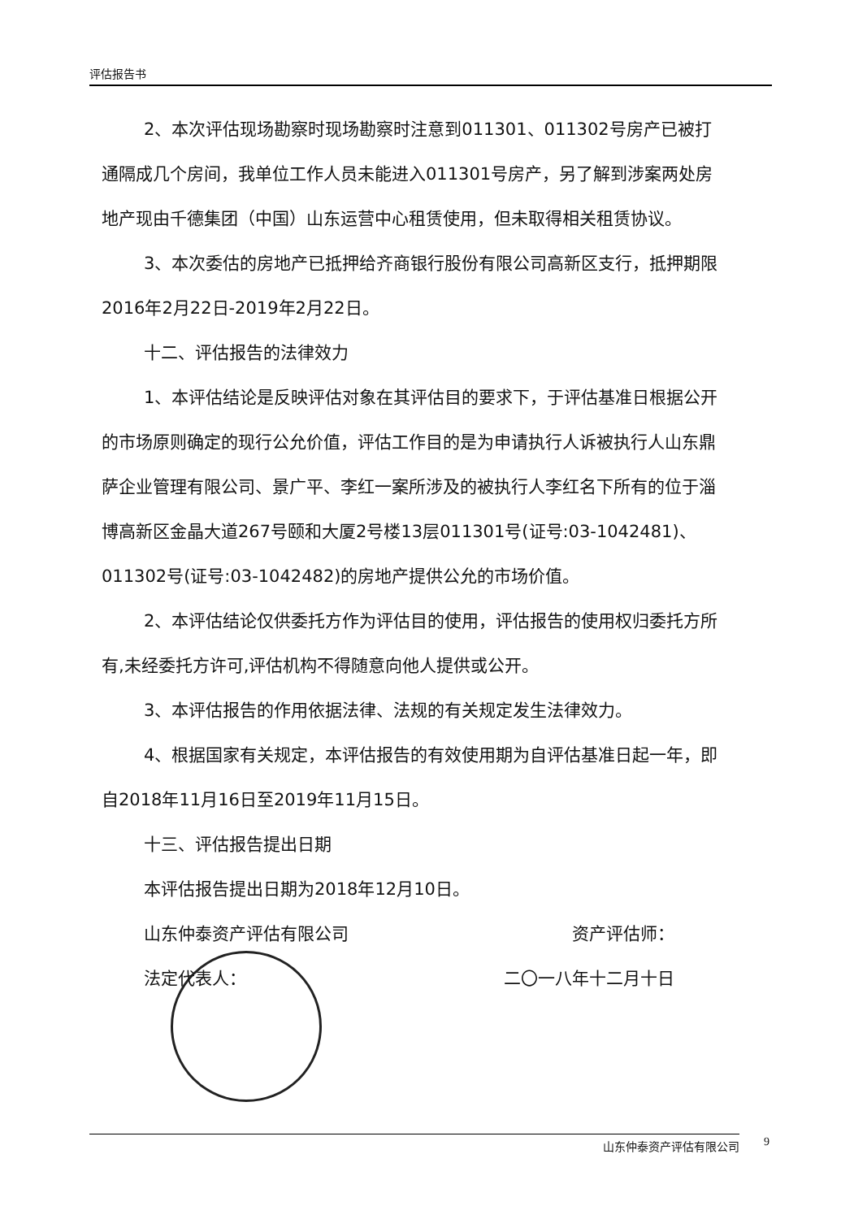评估报告书
2、本次评估现场勘察时现场勘察时注意到011301、011302号房产已被打通隔成几个房间，我单位工作人员未能进入011301号房产，另了解到涉案两处房地产现由千德集团（中国）山东运营中心租赁使用，但未取得相关租赁协议。
3、本次委估的房地产已抵押给齐商银行股份有限公司高新区支行，抵押期限2016年2月22日-2019年2月22日。
十二、评估报告的法律效力
1、本评估结论是反映评估对象在其评估目的要求下，于评估基准日根据公开的市场原则确定的现行公允价值，评估工作目的是为申请执行人诉被执行人山东鼎萨企业管理有限公司、景广平、李红一案所涉及的被执行人李红名下所有的位于淄博高新区金晶大道267号颐和大厦2号楼13层011301号(证号:03-1042481)、011302号(证号:03-1042482)的房地产提供公允的市场价值。
2、本评估结论仅供委托方作为评估目的使用，评估报告的使用权归委托方所有,未经委托方许可,评估机构不得随意向他人提供或公开。
3、本评估报告的作用依据法律、法规的有关规定发生法律效力。
4、根据国家有关规定，本评估报告的有效使用期为自评估基准日起一年，即自2018年11月16日至2019年11月15日。
十三、评估报告提出日期
本评估报告提出日期为2018年12月10日。
山东仲泰资产评估有限公司 资产评估师：
法定代表人： 二〇一八年十二月十日
山东仲泰资产评估有限公司 9